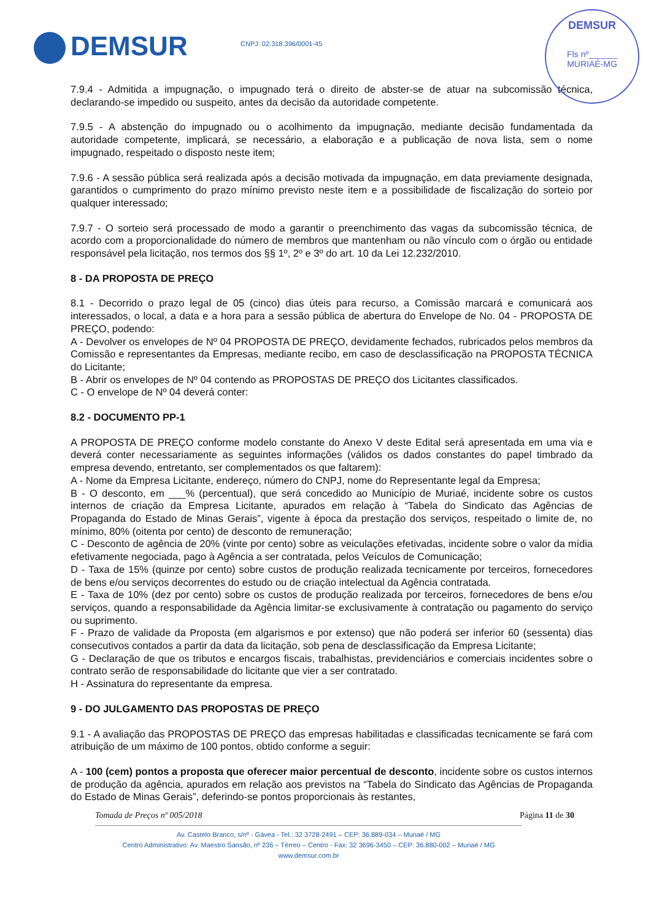DEMSUR CNPJ: 02.318.396/0001-45
DEMSUR
Fls nº______
MURIAÉ-MG
7.9.4 - Admitida a impugnação, o impugnado terá o direito de abster-se de atuar na subcomissão técnica, declarando-se impedido ou suspeito, antes da decisão da autoridade competente.
7.9.5 - A abstenção do impugnado ou o acolhimento da impugnação, mediante decisão fundamentada da autoridade competente, implicará, se necessário, a elaboração e a publicação de nova lista, sem o nome impugnado, respeitado o disposto neste item;
7.9.6 - A sessão pública será realizada após a decisão motivada da impugnação, em data previamente designada, garantidos o cumprimento do prazo mínimo previsto neste item e a possibilidade de fiscalização do sorteio por qualquer interessado;
7.9.7 - O sorteio será processado de modo a garantir o preenchimento das vagas da subcomissão técnica, de acordo com a proporcionalidade do número de membros que mantenham ou não vínculo com o órgão ou entidade responsável pela licitação, nos termos dos §§ 1º, 2º e 3º do art. 10 da Lei 12.232/2010.
8 - DA PROPOSTA DE PREÇO
8.1 - Decorrido o prazo legal de 05 (cinco) dias úteis para recurso, a Comissão marcará e comunicará aos interessados, o local, a data e a hora para a sessão pública de abertura do Envelope de No. 04 - PROPOSTA DE PREÇO, podendo:
A - Devolver os envelopes de Nº 04 PROPOSTA DE PREÇO, devidamente fechados, rubricados pelos membros da Comissão e representantes da Empresas, mediante recibo, em caso de desclassificação na PROPOSTA TÉCNICA do Licitante;
B - Abrir os envelopes de Nº 04 contendo as PROPOSTAS DE PREÇO dos Licitantes classificados.
C - O envelope de Nº 04 deverá conter:
8.2 - DOCUMENTO PP-1
A PROPOSTA DE PREÇO conforme modelo constante do Anexo V deste Edital será apresentada em uma via e deverá conter necessariamente as seguintes informações (válidos os dados constantes do papel timbrado da empresa devendo, entretanto, ser complementados os que faltarem):
A - Nome da Empresa Licitante, endereço, número do CNPJ, nome do Representante legal da Empresa;
B - O desconto, em ___% (percentual), que será concedido ao Município de Muriaé, incidente sobre os custos internos de criação da Empresa Licitante, apurados em relação à “Tabela do Sindicato das Agências de Propaganda do Estado de Minas Gerais”, vigente à época da prestação dos serviços, respeitado o limite de, no mínimo, 80% (oitenta por cento) de desconto de remuneração;
C - Desconto de agência de 20% (vinte por cento) sobre as veiculações efetivadas, incidente sobre o valor da mídia efetivamente negociada, pago à Agência a ser contratada, pelos Veículos de Comunicação;
D - Taxa de 15% (quinze por cento) sobre custos de produção realizada tecnicamente por terceiros, fornecedores de bens e/ou serviços decorrentes do estudo ou de criação intelectual da Agência contratada.
E - Taxa de 10% (dez por cento) sobre os custos de produção realizada por terceiros, fornecedores de bens e/ou serviços, quando a responsabilidade da Agência limitar-se exclusivamente à contratação ou pagamento do serviço ou suprimento.
F - Prazo de validade da Proposta (em algarismos e por extenso) que não poderá ser inferior 60 (sessenta) dias consecutivos contados a partir da data da licitação, sob pena de desclassificação da Empresa Licitante;
G - Declaração de que os tributos e encargos fiscais, trabalhistas, previdenciários e comerciais incidentes sobre o contrato serão de responsabilidade do licitante que vier a ser contratado.
H - Assinatura do representante da empresa.
9 - DO JULGAMENTO DAS PROPOSTAS DE PREÇO
9.1 - A avaliação das PROPOSTAS DE PREÇO das empresas habilitadas e classificadas tecnicamente se fará com atribuição de um máximo de 100 pontos, obtido conforme a seguir:
A - 100 (cem) pontos a proposta que oferecer maior percentual de desconto, incidente sobre os custos internos de produção da agência, apurados em relação aos previstos na “Tabela do Sindicato das Agências de Propaganda do Estado de Minas Gerais”, deferindo-se pontos proporcionais às restantes,
Tomada de Preços nº 005/2018 Página 11 de 30
Av. Castelo Branco, s/nº - Gávea - Tel.: 32 3728-2491 – CEP: 36.889-034 – Muriaé / MG
Centro Administrativo: Av. Maestro Sansão, nº 236 – Térreo – Centro - Fax: 32 3696-3450 – CEP: 36.880-002 – Muriaé / MG
www.demsur.com.br